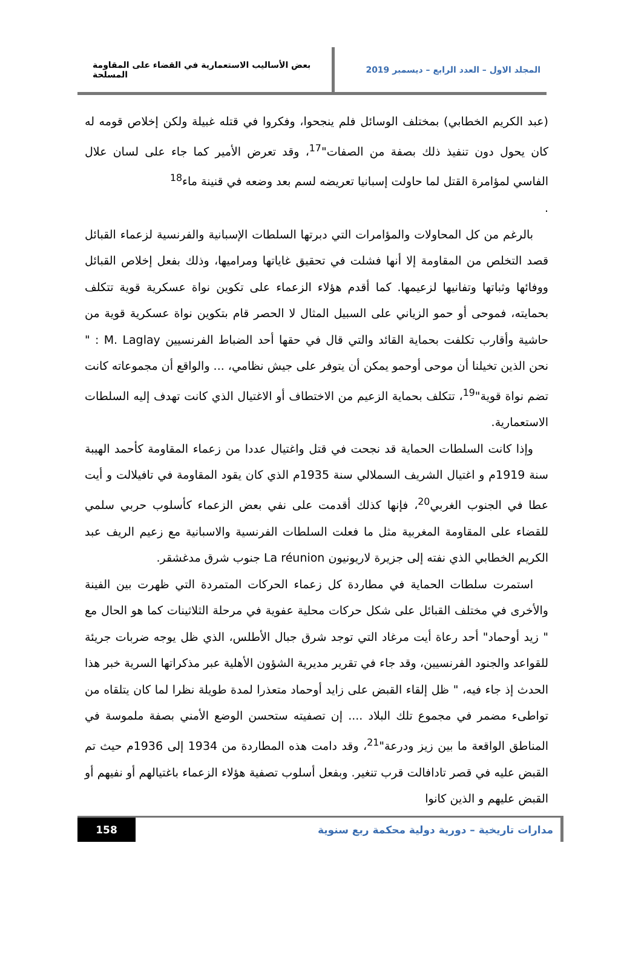المجلد الاول – العدد الرابع – ديسمبر 2019
بعض الأساليب الاستعمارية في القضاء على المقاومة المسلحة
(عبد الكريم الخطابي) بمختلف الوسائل فلم ينجحوا، وفكروا في قتله غبيلة ولكن إخلاص قومه له كان يحول دون تنفيذ ذلك بصفة من الصفات"<sup>17</sup>، وقد تعرض الأمير كما جاء على لسان علال الفاسي لمؤامرة القتل لما حاولت إسبانيا تعريضه لسم بعد وضعه في قنينة ماء<sup>18</sup>
.
بالرغم من كل المحاولات والمؤامرات التي دبرتها السلطات الإسبانية والفرنسية لزعماء القبائل قصد التخلص من المقاومة إلا أنها فشلت في تحقيق غاياتها ومراميها، وذلك بفعل إخلاص القبائل ووفائها وثباتها وتفانيها لزعيمها. كما أقدم هؤلاء الزعماء على تكوين نواة عسكرية قوية تتكلف بحمايته، فموحى أو حمو الزياني على السبيل المثال لا الحصر قام بتكوين نواة عسكرية قوية من حاشية وأقارب تكلفت بحماية القائد والتي قال في حقها أحد الضباط الفرنسيين M. Laglay : " نحن الذين تخيلنا أن موحى أوحمو يمكن أن يتوفر على جيش نظامي، ... والواقع أن مجموعاته كانت تضم نواة قوية"<sup>19</sup>، تتكلف بحماية الزعيم من الاختطاف أو الاغتيال الذي كانت تهدف إليه السلطات الاستعمارية.
وإذا كانت السلطات الحماية قد نجحت في قتل واغتيال عددا من زعماء المقاومة كأحمد الهيبة سنة 1919م و اغتيال الشريف السملالي سنة 1935م الذي كان يقود المقاومة في تافيلالت و أيت عطا في الجنوب الغربي<sup>20</sup>، فإنها كذلك أقدمت على نفي بعض الزعماء كأسلوب حربي سلمي للقضاء على المقاومة المغربية مثل ما فعلت السلطات الفرنسية والاسبانية مع زعيم الريف عبد الكريم الخطابي الذي نفته إلى جزيرة لاريونيون La réunion جنوب شرق مدغشقر.
استمرت سلطات الحماية في مطاردة كل زعماء الحركات المتمردة التي ظهرت بين الفينة والأخرى في مختلف القبائل على شكل حركات محلية عفوية في مرحلة الثلاثينات كما هو الحال مع " زيد أوحماد" أحد رعاة أيت مرغاد التي توجد شرق جبال الأطلس، الذي ظل يوجه ضربات جريئة للقواعد والجنود الفرنسيين، وقد جاء في تقرير مديرية الشؤون الأهلية عبر مذكراتها السرية خبر هذا الحدث إذ جاء فيه، " ظل إلقاء القبض على زايد أوحماد متعذرا لمدة طويلة نظرا لما كان يتلقاه من تواطىء مضمر في مجموع تلك البلاد .... إن تصفيته ستحسن الوضع الأمني بصفة ملموسة في المناطق الواقعة ما بين زيز ودرعة"<sup>21</sup>، وقد دامت هذه المطاردة من 1934 إلى 1936م حيث تم القبض عليه في قصر تادافالت قرب تنغير. وبفعل أسلوب تصفية هؤلاء الزعماء باغتيالهم أو نفيهم أو القبض عليهم و الذين كانوا
مدارات تاريخية – دورية دولية محكمة ربع سنوية
158